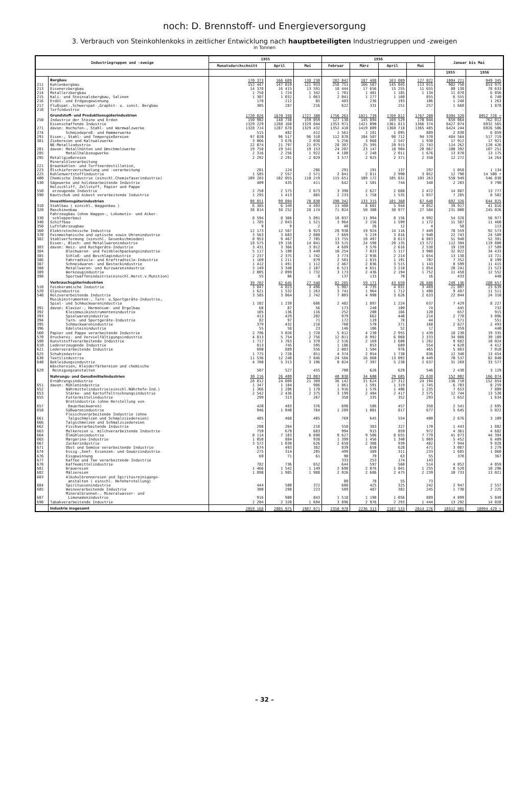noch: D. Brennstoff- und Energieversorgung
3. Verbrauch von Steinkohlenkoks in zeitlicher Entwicklung nach hauptbeteiligten Industriegruppen und -zweigen
in Tonnen
| Industriegruppen und -zweige | | 1955 | | | 1956 | | | | Januar bis Mai | |
| --- | --- | --- | --- | --- | --- | --- | --- | --- | --- | --- |
| | | Monatsdurch­schnitt | April | Mai | Februar | März | April | Mai | | |
| | | | | | | | | | 1955 | 1956 |
| | Bergbau | 170 373 | 166 689 | 138 230 | 282 042 | 187 488 | 163 089 | 127 022 | 1004 221 | 949 345 |
| 211 | Kohlenbergbau | 152 447 | 147 019 | 121 933 | 258 751 | 166 587 | 145 045 | 113 015 | 902 750 | 853 975 |
| 213 | Eisenerzbergbau | 14 378 | 16 415 | 13 591 | 18 444 | 17 656 | 15 255 | 11 655 | 80 138 | 78 633 |
| 214 | Metallerzbergbau | 1 758 | 1 724 | 1 342 | 1 701 | 1 401 | 1 185 | 1 134 | 11 870 | 6 856 |
| 215 | Kali- und Steinsalzbergbau, Salinen | 1 307 | 1 032 | 1 063 | 2 041 | 1 277 | 1 160 | 855 | 6 555 | 6 740 |
| 216 | Erdöl- und Erdgasgewinnung | 178 | 212 | 85 | 483 | 236 | 193 | 106 | 1 248 | 1 263 |
| 217 | Flußspat-,Schwerspat-,Graphit- u. sonst. Bergbau | 305 | 287 | 216 | 622 | 331 | 251 | 257 | 1 660 | 1 878 |
| 218 | Torfindustrie | - | - | - | - | - | - | - | - | - |
| | Grundstoff- und Produktionsgüterindustrien | 1720 026 | 1670 338 | 1727 380 | 1756 263 | 1821 739 | 1769 812 | 1767 280 | 8304 320 | 8952 728 r |
| 250 | Industrie der Steine und Erden | 150 902 | 148 738 | 159 059 | 127 138 | 145 894 | 169 529 | 170 044 | 659 064 | 762 012 |
| | Eisenschaffende Industrie | 1329 229 | 1288 160 | 1329 844 | 1353 971 | 1421 090 | 1361 813 | 1366 374 | 6427 074 | 6932 565 |
| 271 | davon: Hochofen-, Stahl- und Warmwalzwerke | 1328 714 | 1287 678 | 1329 432 | 1352 410 | 1419 809 | 1360 718 | 1365 485 | 6424 244 | 6926 506 |
| 274 | Schmiedepreß- und Hammerwerke | 515 | 482 | 412 | 1 561 | 1 281 | 1 095 | 889 | 2 830 | 6 059 |
| 291 | Eisen-, Stahl- und Tempergießereien | 97 020 | 96 517 | 96 310 | 112 878 | 104 507 | 98 712 | 94 370 | 484 564 | 517 719 |
| 381 | Ziehereien und Kaltwalzwerke | 3 066 | 3 676 | 2 038 | 5 256 | 3 868 | 2 547 | 1 930 | 17 912 | 17 921 |
| | NE-Metallindustrie | 22 074 | 21 797 | 21 075 | 28 387 | 25 395 | 20 915 | 21 743 | 114 262 | 120 426 |
| 281 | davon: Metallhütten und Umschmelzwerke | 19 758 | 19 541 | 19 153 | 24 207 | 23 147 | 18 904 | 20 067 | 100 392 | 107 251 |
| 285 | Metallhalbzeugwerke | 2 316 | 2 256 | 1 922 | 4 180 | 2 248 | 2 011 | 1 676 | 13 870 | 13 175 |
| 295 | Metallgießereien | 2 292 | 2 291 | 2 029 | 3 577 | 2 925 | 2 371 | 2 350 | 12 272 | 14 264 |
| 221 223 | Mineralölverarbeitung Braunkohlen- und Torfteerdestillation, Ölschieferverschwelung und -verarbeitung | 201 | 124 | 286 | 291 | 191 | 137 | 297 | 1 058 | 1 134 |
| 225 | Kohlenwertstoffindustrie | 1 585 | 2 557 | 2 571 | 2 841 | 2 811 | 2 990 | 3 052 | 12 790 | 14 500 r |
| 400 | Chemische Industrie (einschl.Chemiefaserindustrie) | 109 203 | 102 055 | 110 219 | 115 651 | 109 172 | 105 831 | 103 263 | 550 949 | 546 038 |
| 530 | Sägewerke und holzbearbeitende Industrie | 409 | 435 | 411 | 642 | 1 501 | 744 | 348 | 2 203 | 3 790 |
| 550 | Holzschliff, Zellstoff, Papier und Pappe erzeugende Industrie | 2 750 | 2 575 | 2 673 | 3 398 | 2 627 | 2 688 | 2 472 | 14 887 | 13 777 |
| 590 | Kautschuk und Asbest verarbeitende Industrie | 1 295 | 1 413 | 865 | 2 233 | 1 758 | 1 535 | 1 037 | 7 285 | 8 582 |
| | Investitionsgüterindustrien | 98 851 | 99 894 | 70 830 | 190 342 | 133 315 | 101 368 | 67 648 | 602 326 | 644 825 |
| 310 | Stahlbau ( einschl. Waggonbau ) | 6 385 | 6 349 | 4 493 | 13 408 | 8 601 | 5 944 | 4 052 | 39 917 | 41 816 |
| 320 | Maschinenbau | 38 814 | 38 252 | 28 174 | 71 024 | 50 300 | 38 977 | 27 584 | 231 000 | 245 026 |
| 330 | Fahrzeugbau (ohne Waggon-, Lokomotiv- und Acker- schlepperbau) | 8 594 | 8 366 | 5 891 | 18 037 | 11 994 | 8 156 | 4 992 | 54 328 | 56 977 |
| 340 | Schiffbau | 1 785 | 2 043 | 1 521 | 3 964 | 2 156 | 1 599 | 1 172 | 11 387 | 11 460 |
| 350 | Luftfahrzeugbau | 9 | 9 | 2 | 40 | 26 | 12 | 4 | 58 | 113 |
| 360 | Elektrotechnische Industrie | 12 173 | 12 567 | 6 923 | 28 930 | 19 924 | 14 116 | 7 449 | 78 559 | 92 573 |
| 370 | Feinmechanische und optische sowie Uhrenindustrie | 3 563 | 3 683 | 2 080 | 7 669 | 5 219 | 3 816 | 1 940 | 22 743 | 24 589 |
| 382 | Stahlverformung (einschl. Gesenkschmieden) | 8 953 | 9 467 | 7 705 | 13 755 | 10 497 | 8 613 | 6 883 | 51 940 | 52 391 |
| | Eisen-, Blech- und Metallwarenindustrie | 18 575 | 19 158 | 14 041 | 33 515 | 24 598 | 20 135 | 13 572 | 112 394 | 119 880 |
| 383 | davon: Heiz- und Kochgeräte-Industrie | 3 431 | 3 366 | 3 012 | 4 689 | 3 576 | 2 616 | 2 538 | 19 159 | 17 589 |
| 384 | Blechwaren- und Feinblechpackungsindustrie | 5 117 | 5 190 | 3 449 | 10 254 | 7 033 | 5 117 | 3 908 | 32 022 | 34 433 |
| 385 | Schloß- und Beschlagindustrie | 2 237 | 2 375 | 1 742 | 3 773 | 2 936 | 2 214 | 1 654 | 13 138 | 13 721 |
| 386 | Fahrradteile- und Kraftradteile-Industrie | 1 169 | 1 211 | 879 | 2 501 | 1 815 | 1 191 | 707 | 7 352 | 8 199 |
| 387 | Schneidwaren- und Besteckindustrie | 1 412 | 1 491 | 1 112 | 2 467 | 2 036 | 3 515 | 1 143 | 8 599 | 11 415 |
| 388 | Metallwaren- und Kurzwarenindustrie | 3 149 | 3 340 | 2 107 | 6 521 | 4 651 | 3 218 | 1 854 | 20 241 | 21 523 |
| 389 | Werkzeugindustrie | 2 005 | 2 099 | 1 732 | 3 173 | 2 436 | 2 194 | 1 752 | 11 450 | 12 552 |
| 398 | Sportwaffenindustrie(einschl.Herst.v.Munition) | 55 | 86 | 8 | 137 | 115 | 70 | 16 | 433 | 448 |
| | Verbrauchsgüterindustrien | 39 702 | 42 645 | 27 548 | 82 285 | 59 171 | 43 659 | 26 688 | 249 136 | 280 657 |
| 510 | Feinkeramische Industrie | 3 847 | 4 023 | 3 496 | 5 987 | 4 735 | 4 031 | 3 469 | 21 097 | 23 639 |
| 520 | Glasindustrie | 1 621 | 1 532 | 1 263 | 3 741 | 1 964 | 1 712 | 1 408 | 9 487 | 11 511 |
| 540 | Holzverarbeitende Industrie | 3 585 | 3 864 | 2 742 | 7 003 | 4 990 | 3 626 | 2 633 | 22 044 | 24 310 |
| | Musikinstrumenten-, Turn- u.Sportgeräte-Industrie, Spiel- und Schmuckwarenindustrie | 1 102 | 1 239 | 686 | 2 482 | 1 897 | 1 224 | 637 | 7 429 | 8 227 |
| 391 | davon: Klavier-, Harmonium- und Orgelbau | 68 | 87 | 56 | 173 | 240 | 109 | 74 | 445 | 732 |
| 392 | Kleinmusikinstrumentenindustrie | 105 | 136 | 116 | 252 | 200 | 166 | 120 | 657 | 915 |
| 393 | Spielwarenindustrie | 413 | 429 | 202 | 979 | 662 | 448 | 214 | 2 770 | 3 096 |
| 394 | Turn- und Sportgeräte-Industrie | 82 | 97 | 71 | 172 | 119 | 78 | 44 | 571 | 551 |
| 395 | Schmuckwarenindustrie | 379 | 432 | 218 | 760 | 570 | 371 | 168 | 2 627 | 2 493 |
| 396 | Edelsteinindustrie | 55 | 58 | 23 | 146 | 106 | 52 | 17 | 359 | 440 |
| 560 | Papier und Pappe verarbeitende Industrie | 2 796 | 3 028 | 1 728 | 5 812 | 4 230 | 2 955 | 1 439 | 18 230 | 19 335 |
| 570 | Druckerei- und Vervielfältigungsindustrie | 4 813 | 5 754 | 2 756 | 12 011 | 8 992 | 6 068 | 2 333 | 34 088 | 39 189 |
| 580 | Kunststoffverarbeitende Industrie | 1 717 | 1 763 | 1 378 | 2 516 | 2 169 | 1 680 | 1 282 | 9 682 | 10 024 |
| 610 | Ledererzeugende Industrie | 813 | 745 | 595 | 1 186 | 853 | 689 | 554 | 4 620 | 4 412 |
| 621 | Lederverarbeitende Industrie | 890 | 889 | 556 | 2 083 | 1 504 | 976 | 465 | 5 883 | 7 010 |
| 625 | Schuhindustrie | 1 775 | 1 728 | 851 | 4 374 | 2 954 | 1 738 | 836 | 12 340 | 13 454 |
| 630 | Textilindustrie | 11 536 | 12 240 | 7 846 | 24 566 | 16 860 | 13 093 | 8 449 | 70 537 | 82 840 |
| 640 | Bekleidungsindustrie | 4 700 | 5 313 | 3 196 | 9 824 | 7 397 | 5 238 | 2 637 | 31 269 | 33 577 |
| 629 | Wäschereien, Kleiderfärbereien und chemische Reinigungsanstalten | 507 | 527 | 455 | 700 | 626 | 629 | 546 | 2 430 | 3 129 |
| | Nahrungs- und Genußmittelindustrien | 30 216 | 26 409 | 23 083 | 40 038 | 34 600 | 29 605 | 25 638 | 152 002 | 166 874 |
| | Ernährungsindustrie | 28 012 | 24 089 | 21 389 | 36 142 | 31 624 | 27 312 | 24 194 | 138 710 | 152 854 |
| 651 | davon: Mühlenindustrie | 1 347 | 1 184 | 986 | 1 861 | 1 591 | 1 319 | 1 745 | 6 703 | 8 259 |
| 652 | Nährmittelindustrie(einschl.Nährhefe-Ind.) | 1 366 | 1 286 | 1 178 | 1 916 | 1 576 | 1 406 | 1 235 | 7 653 | 7 809 |
| 653 | Stärke- und Kartoffeltrocknungsindustrie | 2 542 | 2 436 | 2 375 | 3 199 | 2 404 | 2 417 | 2 575 | 12 744 | 13 538 |
| 655 | Futtermittelindustrie | 299 | 313 | 267 | 350 | 335 | 352 | 293 | 1 652 | 1 634 |
| 657 | Brotindustrie (ohne Herstellung von Dauerbackwaren) | 420 | 483 | 376 | 698 | 586 | 457 | 358 | 2 541 | 2 695 |
| 658 | Süßwarenindustrie | 946 | 1 040 | 764 | 1 289 | 1 001 | 817 | 677 | 5 645 | 5 022 |
| 661 | Fleischverarbeitende Industrie (ohne Talgschmelzen und Schmalzsiedereien) | 485 | 468 | 405 | 769 | 645 | 554 | 480 | 2 676 | 3 109 |
| 666 | Talgschmelzen und Schmalzsiedereien | - | - | - | - | - | - | - | - | - |
| 662 | Fischverarbeitende Industrie | 280 | 264 | 218 | 558 | 383 | 327 | 170 | 1 443 | 1 882 |
| 663 | Molkereien u. milchverarbeitende Industrie | 759 | 679 | 683 | 994 | 915 | 859 | 972 | 4 361 | 4 682 |
| 664 | Ölmühlenindustrie | 8 114 | 7 103 | 6 698 | 9 627 | 9 506 | 8 655 | 7 779 | 41 873 | 44 394 |
| 665 | Margarine-Industrie | 1 058 | 884 | 938 | 1 399 | 1 456 | 1 340 | 1 069 | 5 452 | 6 489 |
| 667 | Zuckerindustrie | 3 572 | 1 030 | 626 | 2 658 | 2 308 | 939 | 482 | 7 944 | 9 828 |
| 671 | Obst und Gemüse verarbeitende Industrie | 674 | 493 | 382 | 839 | 650 | 628 | 471 | 3 087 | 3 279 |
| 674 | Essig-,Senf- Essenzen- und Gewürzindustrie | 275 | 314 | 205 | 499 | 389 | 311 | 233 | 1 685 | 1 860 |
| 676 | Eisgewinnung | 69 | 71 | 61 | 90 | 79 | 63 | 55 | 370 | 367 |
| 677 678 | Kaffee und Tee verarbeitende Industrie Kaffeemittelindustrie | 782 | 736 | 652 | 333 644 | 253 597 | 174 560 | 143 514 | 4 052 | 4 059 |
| 681 | Brauereien | 1 466 | 1 542 | 1 149 | 2 698 | 2 076 | 1 841 | 1 255 | 8 520 | 10 296 |
| 682 | Mälzereien | 1 898 | 1 985 | 1 988 | 2 926 | 2 686 | 2 475 | 2 239 | 10 733 | 13 021 |
| 683 684 | Alkoholbrennereien und Spiritusreinigungs- anstalten ( einschl. Hefeherstellung) Spirituosenindustrie | 444 | 500 | 372 | 80 608 | 78 425 | 55 325 | 73 242 | 2 947 | 2 557 |
| 685 | Weinverarbeitende Industrie | 300 | 298 | 223 | 589 | 487 | 382 | 245 | 1 730 | 2 225 |
| 687 | Mineralbrunnen-, Mineralwasser- und Limonadenindustrie | 916 | 980 | 843 | 1 518 | 1 198 | 1 056 | 889 | 4 899 | 5 849 |
| 690 | Tabakverarbeitende Industrie | 2 204 | 2 320 | 1 694 | 3 896 | 2 976 | 2 293 | 1 444 | 13 292 | 14 020 |
| | Industrie insgesamt | 2059 168 | 2005 975 | 1987 071 | 2350 970 | 2236 313 | 2107 533 | 2014 276 | 10312 005 | 10994 429 r |
– 32 –